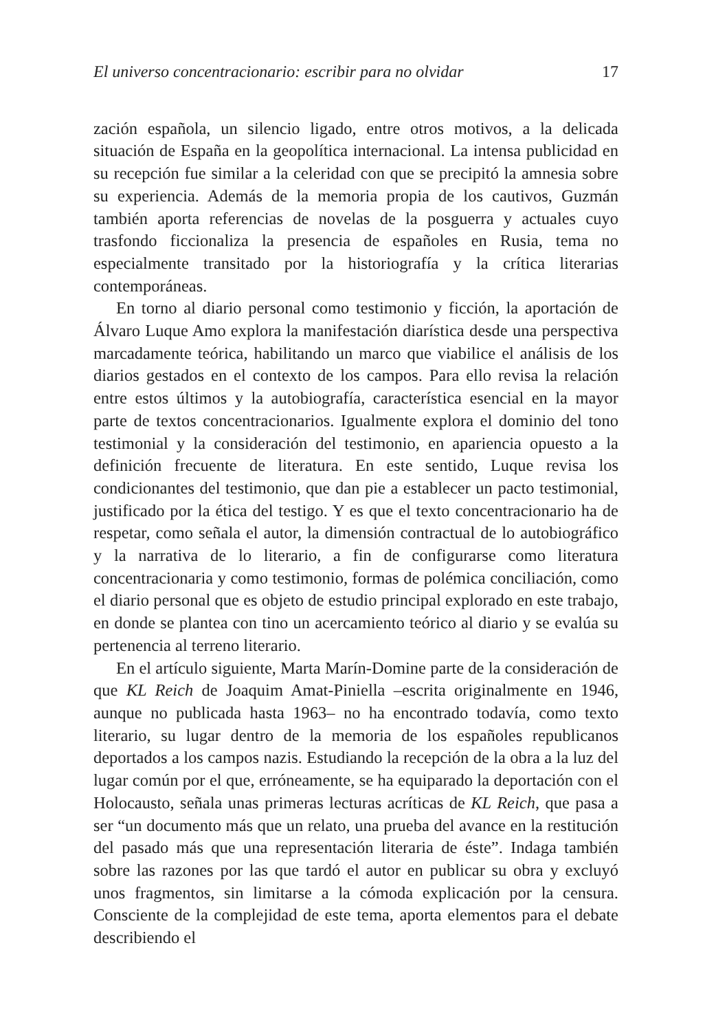El universo concentracionario: escribir para no olvidar 17
zación española, un silencio ligado, entre otros motivos, a la delicada situación de España en la geopolítica internacional. La intensa publicidad en su recepción fue similar a la celeridad con que se precipitó la amnesia sobre su experiencia. Además de la memoria propia de los cautivos, Guzmán también aporta referencias de novelas de la posguerra y actuales cuyo trasfondo ficcionaliza la presencia de españoles en Rusia, tema no especialmente transitado por la historiografía y la crítica literarias contemporáneas.
En torno al diario personal como testimonio y ficción, la aportación de Álvaro Luque Amo explora la manifestación diarística desde una perspectiva marcadamente teórica, habilitando un marco que viabilice el análisis de los diarios gestados en el contexto de los campos. Para ello revisa la relación entre estos últimos y la autobiografía, característica esencial en la mayor parte de textos concentracionarios. Igualmente explora el dominio del tono testimonial y la consideración del testimonio, en apariencia opuesto a la definición frecuente de literatura. En este sentido, Luque revisa los condicionantes del testimonio, que dan pie a establecer un pacto testimonial, justificado por la ética del testigo. Y es que el texto concentracionario ha de respetar, como señala el autor, la dimensión contractual de lo autobiográfico y la narrativa de lo literario, a fin de configurarse como literatura concentracionaria y como testimonio, formas de polémica conciliación, como el diario personal que es objeto de estudio principal explorado en este trabajo, en donde se plantea con tino un acercamiento teórico al diario y se evalúa su pertenencia al terreno literario.
En el artículo siguiente, Marta Marín-Domine parte de la consideración de que KL Reich de Joaquim Amat-Piniella –escrita originalmente en 1946, aunque no publicada hasta 1963– no ha encontrado todavía, como texto literario, su lugar dentro de la memoria de los españoles republicanos deportados a los campos nazis. Estudiando la recepción de la obra a la luz del lugar común por el que, erróneamente, se ha equiparado la deportación con el Holocausto, señala unas primeras lecturas acríticas de KL Reich, que pasa a ser “un documento más que un relato, una prueba del avance en la restitución del pasado más que una representación literaria de éste”. Indaga también sobre las razones por las que tardó el autor en publicar su obra y excluyó unos fragmentos, sin limitarse a la cómoda explicación por la censura. Consciente de la complejidad de este tema, aporta elementos para el debate describiendo el